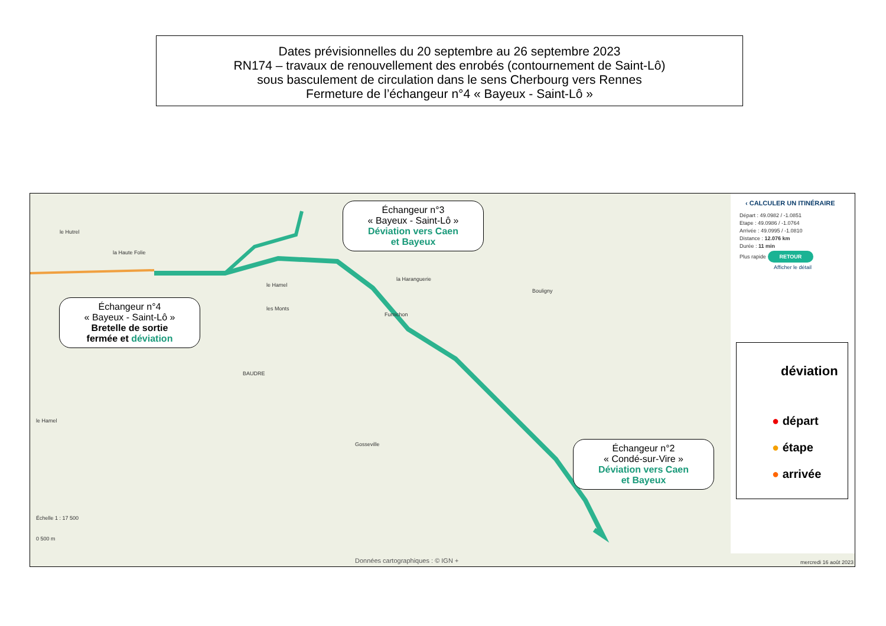Dates prévisionnelles du 20 septembre au 26 septembre 2023
RN174 – travaux de renouvellement des enrobés (contournement de Saint-Lô)
sous basculement de circulation dans le sens Cherbourg vers Rennes
Fermeture de l’échangeur n°4 « Bayeux - Saint-Lô »
le Hutrel
la Haute Folie
le Hamel
les Monts
BAUDRE
la Haranguerie
Fumichon
Bouligny
le Hamel
Gosseville
Échelle 1 : 17 500
0 500 m
‹ CALCULER UN ITINÉRAIRE
Départ : 49.0982 / -1.0851
Etape : 49.0986 / -1.0764
Arrivée : 49.0995 / -1.0810
Distance : 12.076 km
Durée : 11 min
Plus rapide RETOUR
Afficher le détail
Données cartographiques : © IGN +
mercredi 16 août 2023
Échangeur n°3
« Bayeux - Saint-Lô »
Déviation vers Caen
et Bayeux
Échangeur n°4
« Bayeux - Saint-Lô »
Bretelle de sortie
fermée et déviation
Échangeur n°2
« Condé-sur-Vire »
Déviation vers Caen
et Bayeux
déviation
● départ
● étape
● arrivée